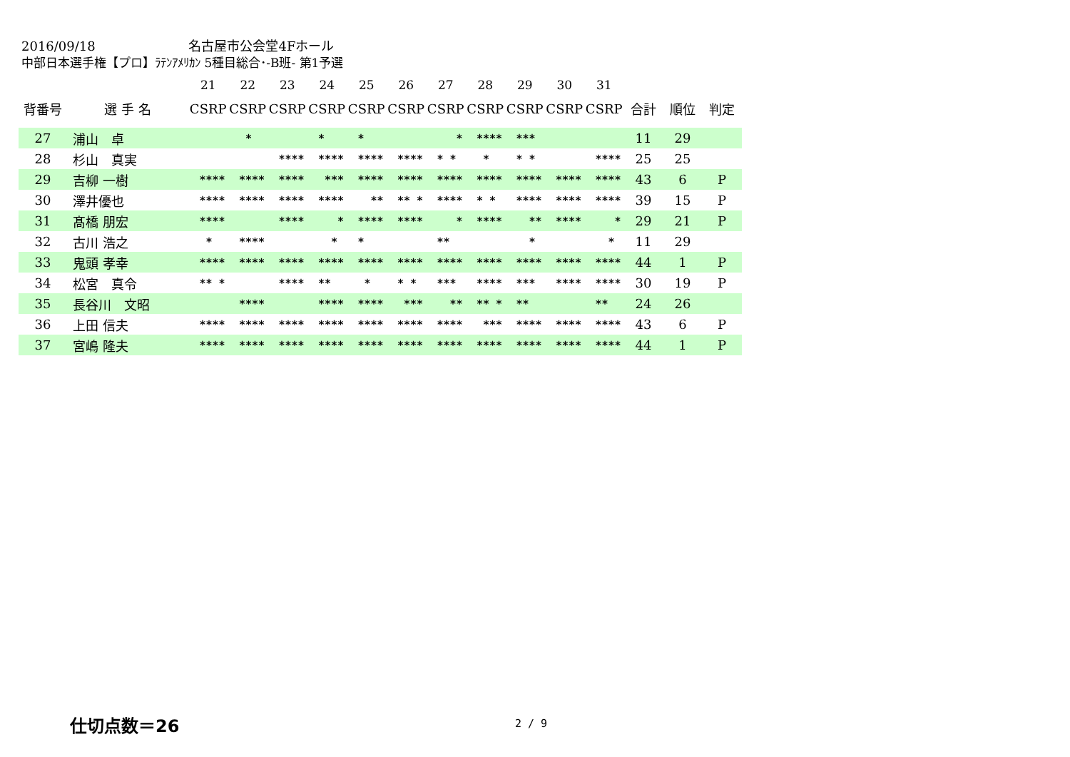2016/09/18 名古屋市公会堂4Fホール
中部日本選手権【プロ】ﾗﾃﾝｱﾒﾘｶﾝ 5種目総合･-B班- 第1予選
| | | 21 | 22 | 23 | 24 | 25 | 26 | 27 | 28 | 29 | 30 | 31 | | | |
| --- | --- | --- | --- | --- | --- | --- | --- | --- | --- | --- | --- | --- | --- | --- | --- |
| 背番号 | 選 手 名 | CSRP | CSRP | CSRP | CSRP | CSRP | CSRP | CSRP | CSRP | CSRP | CSRP | CSRP | 合計 | 順位 | 判定 |
| 27 | 浦山 卓 | | * | | * | * | | * | **** | *** | | | 11 | 29 | |
| 28 | 杉山 真実 | | | **** | **** | **** | **** | * * | * | * * | | **** | 25 | 25 | |
| 29 | 吉柳 一樹 | **** | **** | **** | *** | **** | **** | **** | **** | **** | **** | **** | 43 | 6 | P |
| 30 | 澤井優也 | **** | **** | **** | **** | ** | ** * | **** | * * | **** | **** | **** | 39 | 15 | P |
| 31 | 髙橋 朋宏 | **** | | **** | * | **** | **** | * | **** | ** | **** | * | 29 | 21 | P |
| 32 | 古川 浩之 | * | **** | | * | * | | ** | | * | | * | 11 | 29 | |
| 33 | 鬼頭 孝幸 | **** | **** | **** | **** | **** | **** | **** | **** | **** | **** | **** | 44 | 1 | P |
| 34 | 松宮 真令 | ** * | | **** | ** | * | * * | *** | **** | *** | **** | **** | 30 | 19 | P |
| 35 | 長谷川 文昭 | | **** | | **** | **** | *** | ** | ** * | ** | | ** | 24 | 26 | |
| 36 | 上田 信夫 | **** | **** | **** | **** | **** | **** | **** | *** | **** | **** | **** | 43 | 6 | P |
| 37 | 宮嶋 隆夫 | **** | **** | **** | **** | **** | **** | **** | **** | **** | **** | **** | 44 | 1 | P |
仕切点数＝26 2 / 9